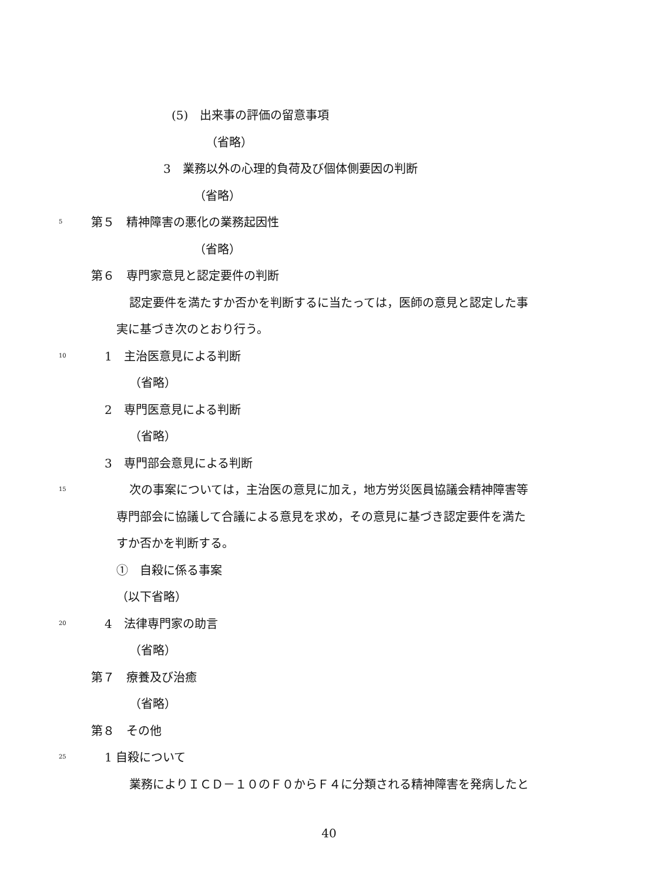(5)　出来事の評価の留意事項
（省略）
3　業務以外の心理的負荷及び個体側要因の判断
（省略）
5 第５　精神障害の悪化の業務起因性
（省略）
第６　専門家意見と認定要件の判断
認定要件を満たすか否かを判断するに当たっては，医師の意見と認定した事
実に基づき次のとおり行う。
10 1　主治医意見による判断
（省略）
2　専門医意見による判断
（省略）
3　専門部会意見による判断
15 次の事案については，主治医の意見に加え，地方労災医員協議会精神障害等
専門部会に協議して合議による意見を求め，その意見に基づき認定要件を満た
すか否かを判断する。
①　自殺に係る事案
（以下省略）
20 4　法律専門家の助言
（省略）
第７　療養及び治癒
（省略）
第８　その他
25 1 自殺について
業務によりＩＣＤ－１０のＦ０からＦ４に分類される精神障害を発病したと
40